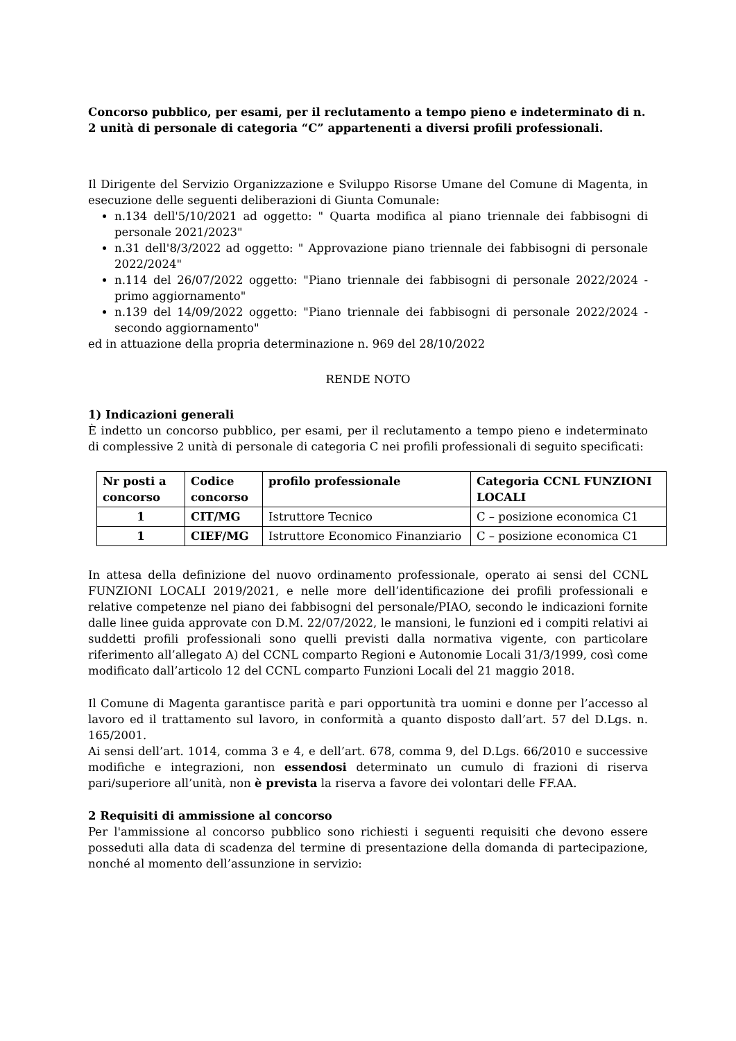Concorso pubblico, per esami, per il reclutamento a tempo pieno e indeterminato di n. 2 unità di personale di categoria “C” appartenenti a diversi profili professionali.
Il Dirigente del Servizio Organizzazione e Sviluppo Risorse Umane del Comune di Magenta, in esecuzione delle seguenti deliberazioni di Giunta Comunale:
n.134 dell'5/10/2021 ad oggetto: " Quarta modifica al piano triennale dei fabbisogni di personale 2021/2023"
n.31 dell'8/3/2022 ad oggetto: " Approvazione piano triennale dei fabbisogni di personale 2022/2024"
n.114 del 26/07/2022 oggetto: "Piano triennale dei fabbisogni di personale 2022/2024 - primo aggiornamento"
n.139 del 14/09/2022 oggetto: "Piano triennale dei fabbisogni di personale 2022/2024 - secondo aggiornamento"
ed in attuazione della propria determinazione n. 969 del 28/10/2022
RENDE NOTO
1) Indicazioni generali
È indetto un concorso pubblico, per esami, per il reclutamento a tempo pieno e indeterminato di complessive 2 unità di personale di categoria C nei profili professionali di seguito specificati:
| Nr posti a concorso | Codice concorso | profilo professionale | Categoria CCNL FUNZIONI LOCALI |
| --- | --- | --- | --- |
| 1 | CIT/MG | Istruttore Tecnico | C – posizione economica C1 |
| 1 | CIEF/MG | Istruttore Economico Finanziario | C – posizione economica C1 |
In attesa della definizione del nuovo ordinamento professionale, operato ai sensi del CCNL FUNZIONI LOCALI 2019/2021, e nelle more dell’identificazione dei profili professionali e relative competenze nel piano dei fabbisogni del personale/PIAO, secondo le indicazioni fornite dalle linee guida approvate con D.M. 22/07/2022, le mansioni, le funzioni ed i compiti relativi ai suddetti profili professionali sono quelli previsti dalla normativa vigente, con particolare riferimento all’allegato A) del CCNL comparto Regioni e Autonomie Locali 31/3/1999, così come modificato dall’articolo 12 del CCNL comparto Funzioni Locali del 21 maggio 2018.
Il Comune di Magenta garantisce parità e pari opportunità tra uomini e donne per l’accesso al lavoro ed il trattamento sul lavoro, in conformità a quanto disposto dall’art. 57 del D.Lgs. n. 165/2001.
Ai sensi dell’art. 1014, comma 3 e 4, e dell’art. 678, comma 9, del D.Lgs. 66/2010 e successive modifiche e integrazioni, non essendosi determinato un cumulo di frazioni di riserva pari/superiore all’unità, non è prevista la riserva a favore dei volontari delle FF.AA.
2 Requisiti di ammissione al concorso
Per l'ammissione al concorso pubblico sono richiesti i seguenti requisiti che devono essere posseduti alla data di scadenza del termine di presentazione della domanda di partecipazione, nonché al momento dell’assunzione in servizio: